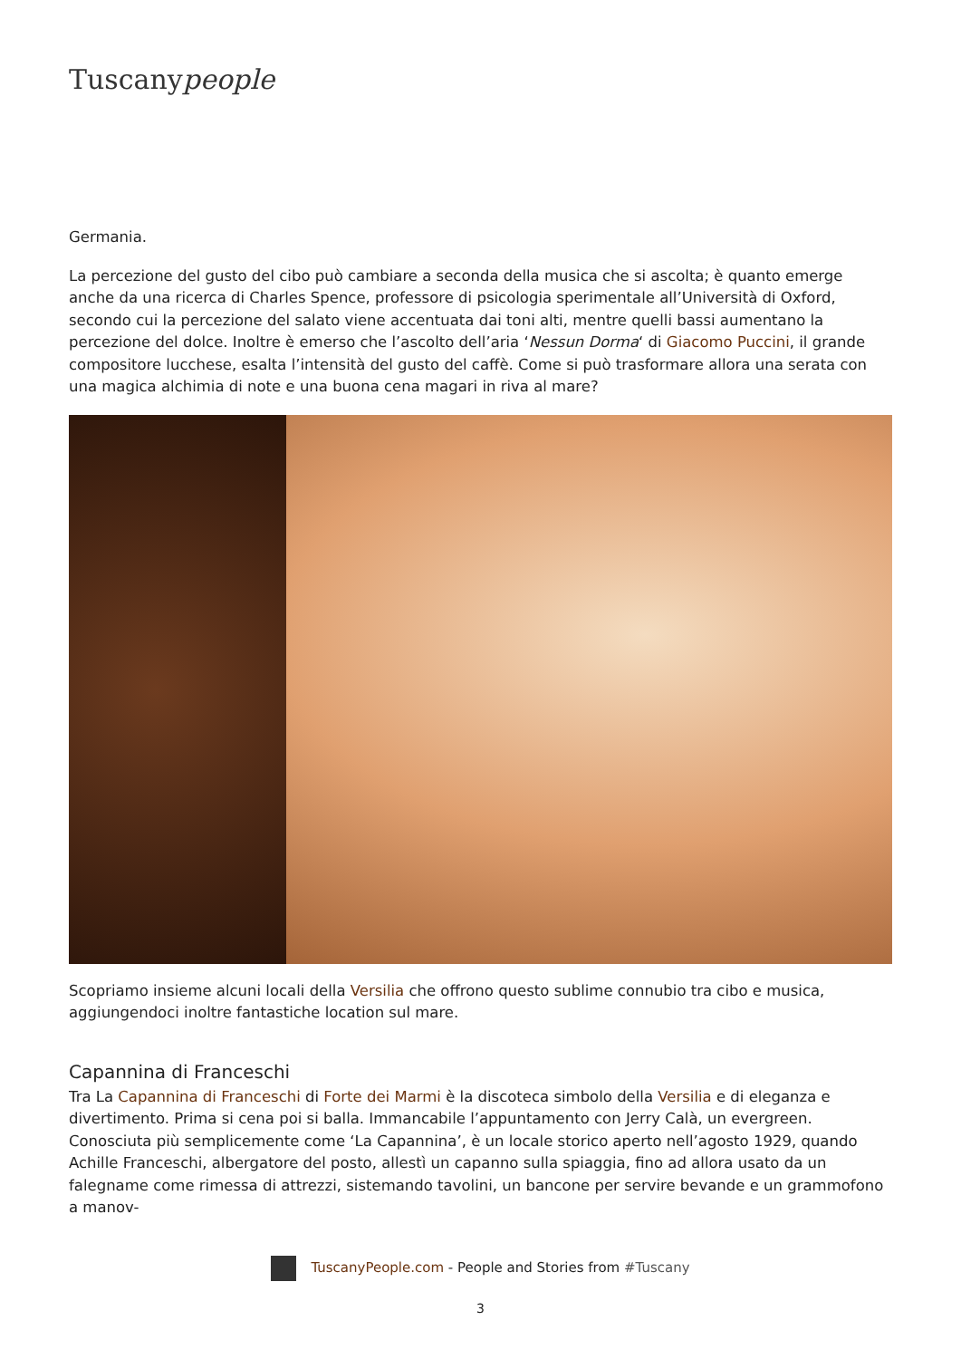Tuscanypeople
Germania.
La percezione del gusto del cibo può cambiare a seconda della musica che si ascolta; è quanto emerge anche da una ricerca di Charles Spence, professore di psicologia sperimentale all’Università di Oxford, secondo cui la percezione del salato viene accentuata dai toni alti, mentre quelli bassi aumentano la percezione del dolce. Inoltre è emerso che l’ascolto dell’aria ‘Nessun Dorma‘ di Giacomo Puccini, il grande compositore lucchese, esalta l’intensità del gusto del caffè. Come si può trasformare allora una serata con una magica alchimia di note e una buona cena magari in riva al mare?
Scopriamo insieme alcuni locali della Versilia che offrono questo sublime connubio tra cibo e musica, aggiungendoci inoltre fantastiche location sul mare.
Capannina di Franceschi
Tra La Capannina di Franceschi di Forte dei Marmi è la discoteca simbolo della Versilia e di eleganza e divertimento. Prima si cena poi si balla. Immancabile l’appuntamento con Jerry Calà, un evergreen. Conosciuta più semplicemente come ‘La Capannina’, è un locale storico aperto nell’agosto 1929, quando Achille Franceschi, albergatore del posto, allestì un capanno sulla spiaggia, fino ad allora usato da un falegname come rimessa di attrezzi, sistemando tavolini, un bancone per servire bevande e un grammofono a manov-
TuscanyPeople.com - People and Stories from #Tuscany
3